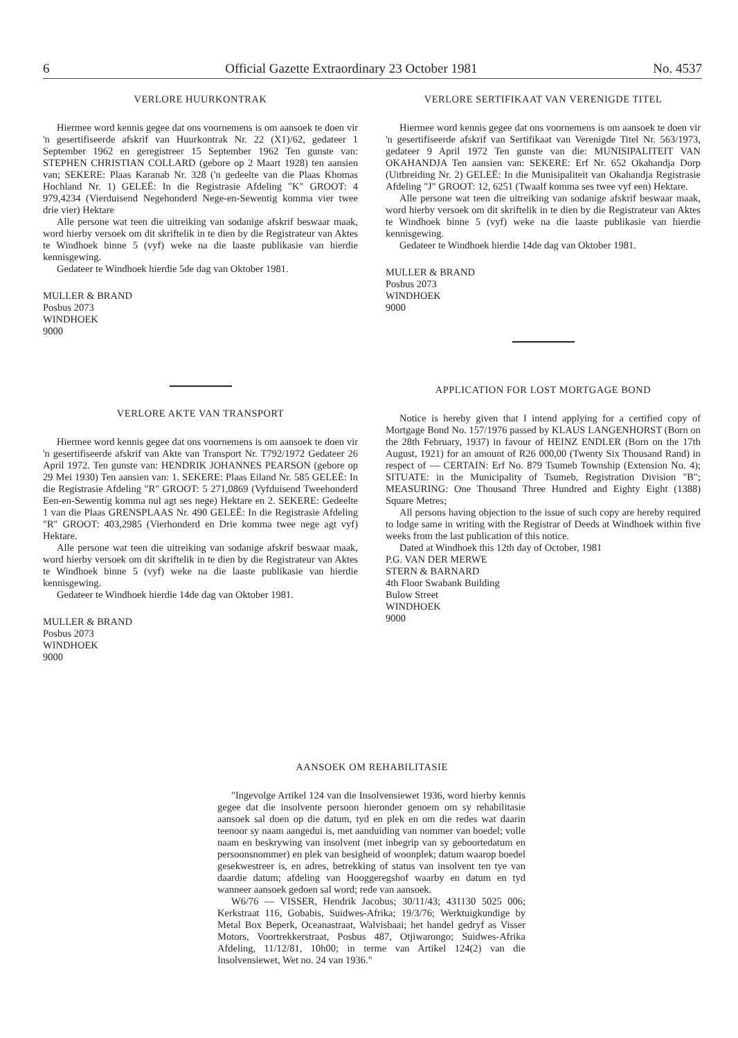6 Official Gazette Extraordinary 23 October 1981 No. 4537
VERLORE HUURKONTRAK
Hiermee word kennis gegee dat ons voornemens is om aansoek te doen vir 'n gesertifiseerde afskrif van Huurkontrak Nr. 22 (X1)/62, gedateer 1 September 1962 en geregistreer 15 September 1962 Ten gunste van: STEPHEN CHRISTIAN COLLARD (gebore op 2 Maart 1928) ten aansien van; SEKERE: Plaas Karanab Nr. 328 ('n gedeelte van die Plaas Khomas Hochland Nr. 1) GELEË: In die Registrasie Afdeling "K" GROOT: 4 979,4234 (Vierduisend Negehonderd Nege-en-Sewentig komma vier twee drie vier) Hektare
Alle persone wat teen die uitreiking van sodanige afskrif beswaar maak, word hierby versoek om dit skriftelik in te dien by die Registrateur van Aktes te Windhoek binne 5 (vyf) weke na die laaste publikasie van hierdie kennisgewing.
Gedateer te Windhoek hierdie 5de dag van Oktober 1981.
MULLER & BRAND
Posbus 2073
WINDHOEK
9000
VERLORE AKTE VAN TRANSPORT
Hiermee word kennis gegee dat ons voornemens is om aansoek te doen vir 'n gesertifiseerde afskrif van Akte van Transport Nr. T792/1972 Gedateer 26 April 1972. Ten gunste van: HENDRIK JOHANNES PEARSON (gebore op 29 Mei 1930) Ten aansien van: 1. SEKERE: Plaas Eiland Nr. 585 GELEË: In die Registrasie Afdeling "R" GROOT: 5 271,0869 (Vyfduisend Tweehonderd Een-en-Sewentig komma nul agt ses nege) Hektare en 2. SEKERE: Gedeelte 1 van die Plaas GRENSPLAAS Nr. 490 GELEË: In die Registrasie Afdeling "R" GROOT: 403,2985 (Vierhonderd en Drie komma twee nege agt vyf) Hektare.
Alle persone wat teen die uitreiking van sodanige afskrif beswaar maak, word hierby versoek om dit skriftelik in te dien by die Registrateur van Aktes te Windhoek binne 5 (vyf) weke na die laaste publikasie van hierdie kennisgewing.
Gedateer te Windhoek hierdie 14de dag van Oktober 1981.
MULLER & BRAND
Posbus 2073
WINDHOEK
9000
VERLORE SERTIFIKAAT VAN VERENIGDE TITEL
Hiermee word kennis gegee dat ons voornemens is om aansoek te doen vir 'n gesertifiseerde afskrif van Sertifikaat van Verenigde Titel Nr. 563/1973, gedateer 9 April 1972 Ten gunste van die: MUNISIPALITEIT VAN OKAHANDJA Ten aansien van: SEKERE: Erf Nr. 652 Okahandja Dorp (Uitbreiding Nr. 2) GELEË: In die Munisipaliteit van Okahandja Registrasie Afdeling "J" GROOT: 12, 6251 (Twaalf komma ses twee vyf een) Hektare.
Alle persone wat teen die uitreiking van sodanige afskrif beswaar maak, word hierby versoek om dit skriftelik in te dien by die Registrateur van Aktes te Windhoek binne 5 (vyf) weke na die laaste publikasie van hierdie kennisgewing.
Gedateer te Windhoek hierdie 14de dag van Oktober 1981.
MULLER & BRAND
Posbus 2073
WINDHOEK
9000
APPLICATION FOR LOST MORTGAGE BOND
Notice is hereby given that I intend applying for a certified copy of Mortgage Bond No. 157/1976 passed by KLAUS LANGENHORST (Born on the 28th February, 1937) in favour of HEINZ ENDLER (Born on the 17th August, 1921) for an amount of R26 000,00 (Twenty Six Thousand Rand) in respect of — CERTAIN: Erf No. 879 Tsumeb Township (Extension No. 4); SITUATE: in the Municipality of Tsumeb, Registration Division "B"; MEASURING: One Thousand Three Hundred and Eighty Eight (1388) Square Metres;
All persons having objection to the issue of such copy are hereby required to lodge same in writing with the Registrar of Deeds at Windhoek within five weeks from the last publication of this notice.
Dated at Windhoek this 12th day of October, 1981
P.G. VAN DER MERWE
STERN & BARNARD
4th Floor Swabank Building
Bulow Street
WINDHOEK
9000
AANSOEK OM REHABILITASIE
"Ingevolge Artikel 124 van die Insolvensiewet 1936, word hierby kennis gegee dat die insolvente persoon hieronder genoem om sy rehabilitasie aansoek sal doen op die datum, tyd en plek en om die redes wat daarin teenoor sy naam aangedui is, met aanduiding van nommer van boedel; volle naam en beskrywing van insolvent (met inbegrip van sy geboortedatum en persoonsnommer) en plek van besigheid of woonplek; datum waarop boedel gesekwestreer is, en adres, betrekking of status van insolvent ten tye van daardie datum; afdeling van Hooggeregshof waarby en datum en tyd wanneer aansoek gedoen sal word; rede van aansoek.
W6/76 — VISSER, Hendrik Jacobus; 30/11/43; 431130 5025 006; Kerkstraat 116, Gobabis, Suidwes-Afrika; 19/3/76; Werktuigkundige by Metal Box Beperk, Oceanastraat, Walvisbaai; het handel gedryf as Visser Motors, Voortrekkerstraat, Posbus 487, Otjiwarongo; Suidwes-Afrika Afdeling, 11/12/81, 10h00; in terme van Artikel 124(2) van die Insolvensiewet, Wet no. 24 van 1936."